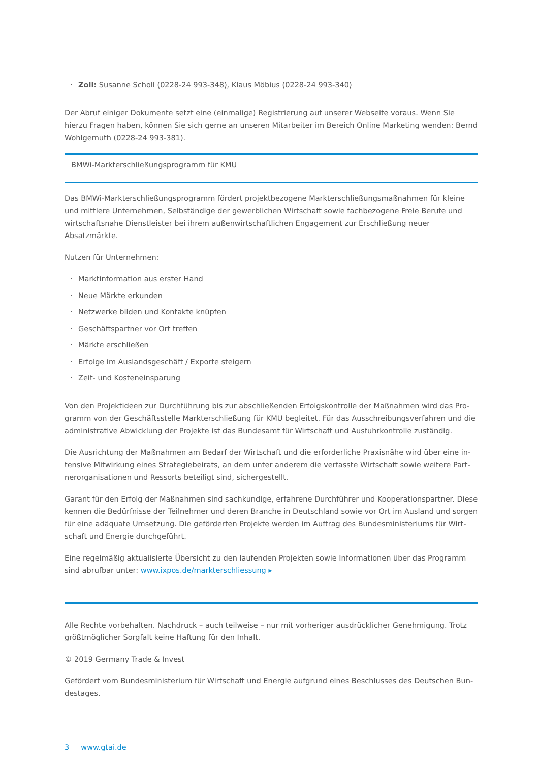· Zoll: Susanne Scholl (0228-24 993-348), Klaus Möbius (0228-24 993-340)
Der Abruf einiger Dokumente setzt eine (einmalige) Registrierung auf unserer Webseite voraus. Wenn Sie hierzu Fragen haben, können Sie sich gerne an unseren Mitarbeiter im Bereich Online Marketing wenden: Bernd Wohl­gemuth (0228-24 993-381).
BMWi-Markterschließungsprogramm für KMU
Das BMWi-Markterschließungsprogramm fördert projektbezogene Markterschließungsmaßnahmen für kleine und mittlere Unternehmen, Selbständige der gewerblichen Wirtschaft sowie fachbezogene Freie Berufe und wirtschaftsnahe Dienstleister bei ihrem außenwirtschaftlichen Engagement zur Erschließung neuer Absatzmärk­te.
Nutzen für Unternehmen:
· Marktinformation aus erster Hand
· Neue Märkte erkunden
· Netzwerke bilden und Kontakte knüpfen
· Geschäftspartner vor Ort treffen
· Märkte erschließen
· Erfolge im Auslandsgeschäft / Exporte steigern
· Zeit- und Kosteneinsparung
Von den Projektideen zur Durchführung bis zur abschließenden Erfolgskontrolle der Maßnahmen wird das Pro­gramm von der Geschäftsstelle Markterschließung für KMU begleitet. Für das Ausschreibungsverfahren und die administrative Abwicklung der Projekte ist das Bundesamt für Wirtschaft und Ausfuhrkontrolle zuständig.
Die Ausrichtung der Maßnahmen am Bedarf der Wirtschaft und die erforderliche Praxisnähe wird über eine in­tensive Mitwirkung eines Strategiebeirats, an dem unter anderem die verfasste Wirtschaft sowie weitere Part­nerorganisationen und Ressorts beteiligt sind, sichergestellt.
Garant für den Erfolg der Maßnahmen sind sachkundige, erfahrene Durchführer und Kooperationspartner. Diese kennen die Bedürfnisse der Teilnehmer und deren Branche in Deutschland sowie vor Ort im Ausland und sorgen für eine adäquate Umsetzung. Die geförderten Projekte werden im Auftrag des Bundesministeriums für Wirt­schaft und Energie durchgeführt.
Eine regelmäßig aktualisierte Übersicht zu den laufenden Projekten sowie Informationen über das Programm sind abrufbar unter: www.ixpos.de/markterschliessung ▸
Alle Rechte vorbehalten. Nachdruck – auch teilweise – nur mit vorheriger ausdrücklicher Genehmigung. Trotz größtmöglicher Sorgfalt keine Haftung für den Inhalt.
© 2019 Germany Trade & Invest
Gefördert vom Bundesministerium für Wirtschaft und Energie aufgrund eines Beschlusses des Deutschen Bun­destages.
3 www.gtai.de